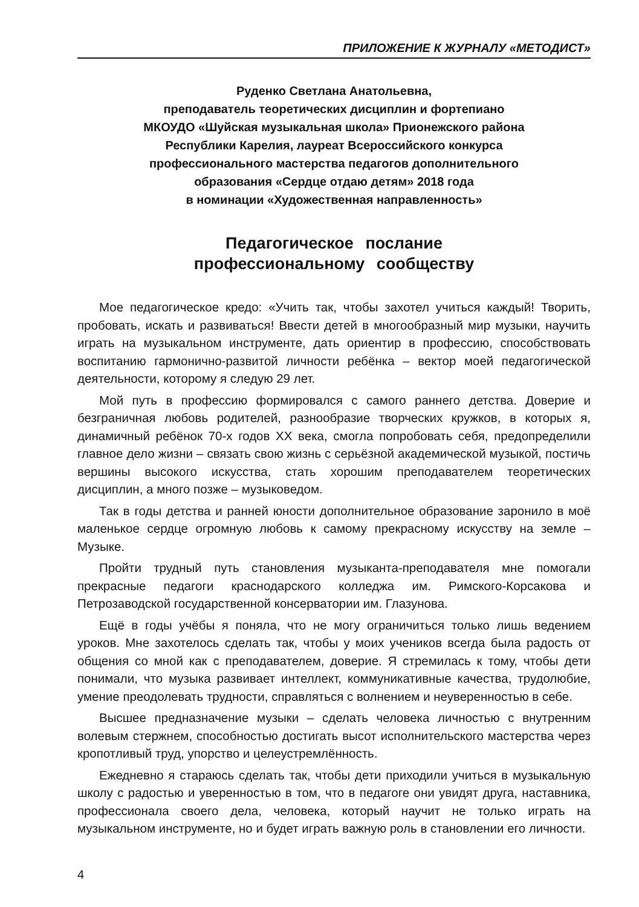ПРИЛОЖЕНИЕ К ЖУРНАЛУ «МЕТОДИСТ»
Руденко Светлана Анатольевна,
преподаватель теоретических дисциплин и фортепиано
МКОУДО «Шуйская музыкальная школа» Прионежского района
Республики Карелия, лауреат Всероссийского конкурса
профессионального мастерства педагогов дополнительного
образования «Сердце отдаю детям» 2018 года
в номинации «Художественная направленность»
Педагогическое послание
профессиональному сообществу
Мое педагогическое кредо: «Учить так, чтобы захотел учиться каждый! Творить, пробовать, искать и развиваться! Ввести детей в многообразный мир музыки, научить играть на музыкальном инструменте, дать ориентир в профессию, способствовать воспитанию гармонично-развитой личности ребёнка – вектор моей педагогической деятельности, которому я следую 29 лет.
Мой путь в профессию формировался с самого раннего детства. Доверие и безграничная любовь родителей, разнообразие творческих кружков, в которых я, динамичный ребёнок 70-х годов XX века, смогла попробовать себя, предопределили главное дело жизни – связать свою жизнь с серьёзной академической музыкой, постичь вершины высокого искусства, стать хорошим преподавателем теоретических дисциплин, а много позже – музыковедом.
Так в годы детства и ранней юности дополнительное образование заронило в моё маленькое сердце огромную любовь к самому прекрасному искусству на земле – Музыке.
Пройти трудный путь становления музыканта-преподавателя мне помогали прекрасные педагоги краснодарского колледжа им. Римского-Корсакова и Петрозаводской государственной консерватории им. Глазунова.
Ещё в годы учёбы я поняла, что не могу ограничиться только лишь ведением уроков. Мне захотелось сделать так, чтобы у моих учеников всегда была радость от общения со мной как с преподавателем, доверие. Я стремилась к тому, чтобы дети понимали, что музыка развивает интеллект, коммуникативные качества, трудолюбие, умение преодолевать трудности, справляться с волнением и неуверенностью в себе.
Высшее предназначение музыки – сделать человека личностью с внутренним волевым стержнем, способностью достигать высот исполнительского мастерства через кропотливый труд, упорство и целеустремлённость.
Ежедневно я стараюсь сделать так, чтобы дети приходили учиться в музыкальную школу с радостью и уверенностью в том, что в педагоге они увидят друга, наставника, профессионала своего дела, человека, который научит не только играть на музыкальном инструменте, но и будет играть важную роль в становлении его личности.
4